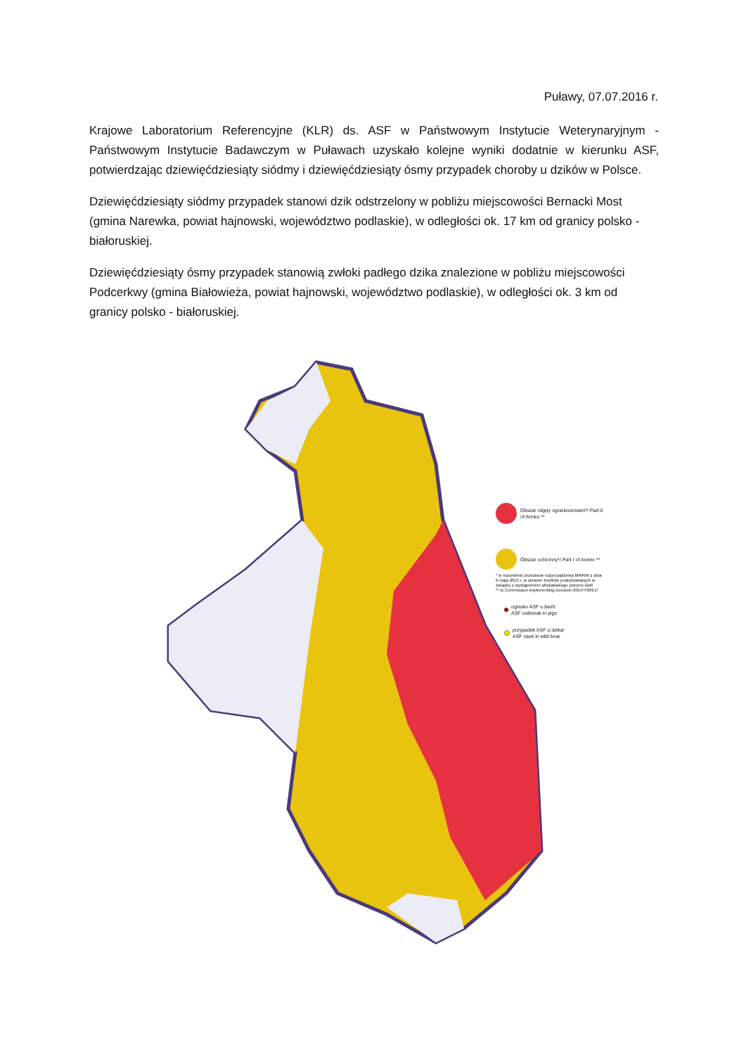Puławy, 07.07.2016 r.
Krajowe Laboratorium Referencyjne (KLR) ds. ASF w Państwowym Instytucie Weterynaryjnym - Państwowym Instytucie Badawczym w Puławach uzyskało kolejne wyniki dodatnie w kierunku ASF, potwierdzając dziewięćdziesiąty siódmy i dziewięćdziesiąty ósmy przypadek choroby u dzików w Polsce.
Dziewięćdziesiąty siódmy przypadek stanowi dzik odstrzelony w pobliżu miejscowości Bernacki Most (gmina Narewka, powiat hajnowski, województwo podlaskie), w odległości ok. 17 km od granicy polsko - białoruskiej.
Dziewięćdziesiąty ósmy przypadek stanowią zwłoki padłego dzika znalezione w pobliżu miejscowości Podcerkwy (gmina Białowieża, powiat hajnowski, województwo podlaskie), w odległości ok. 3 km od granicy polsko - białoruskiej.
Obszar objęty ograniczeniami*/ Part II of Annex **
Obszar ochronny*/ Part I of Annex **
* w rozumieniu przepisów rozporządzenia MRiRW z dnia 6 maja 2015 r. w sprawie środków podejmowanych w związku z wystąpieniem afrykańskiego pomoru świń
** to Commission Implementing Decision 2014/709/EU
ognisko ASF u świń/
ASF outbreak in pigs
przypadek ASF u dzika/
ASF case in wild boar